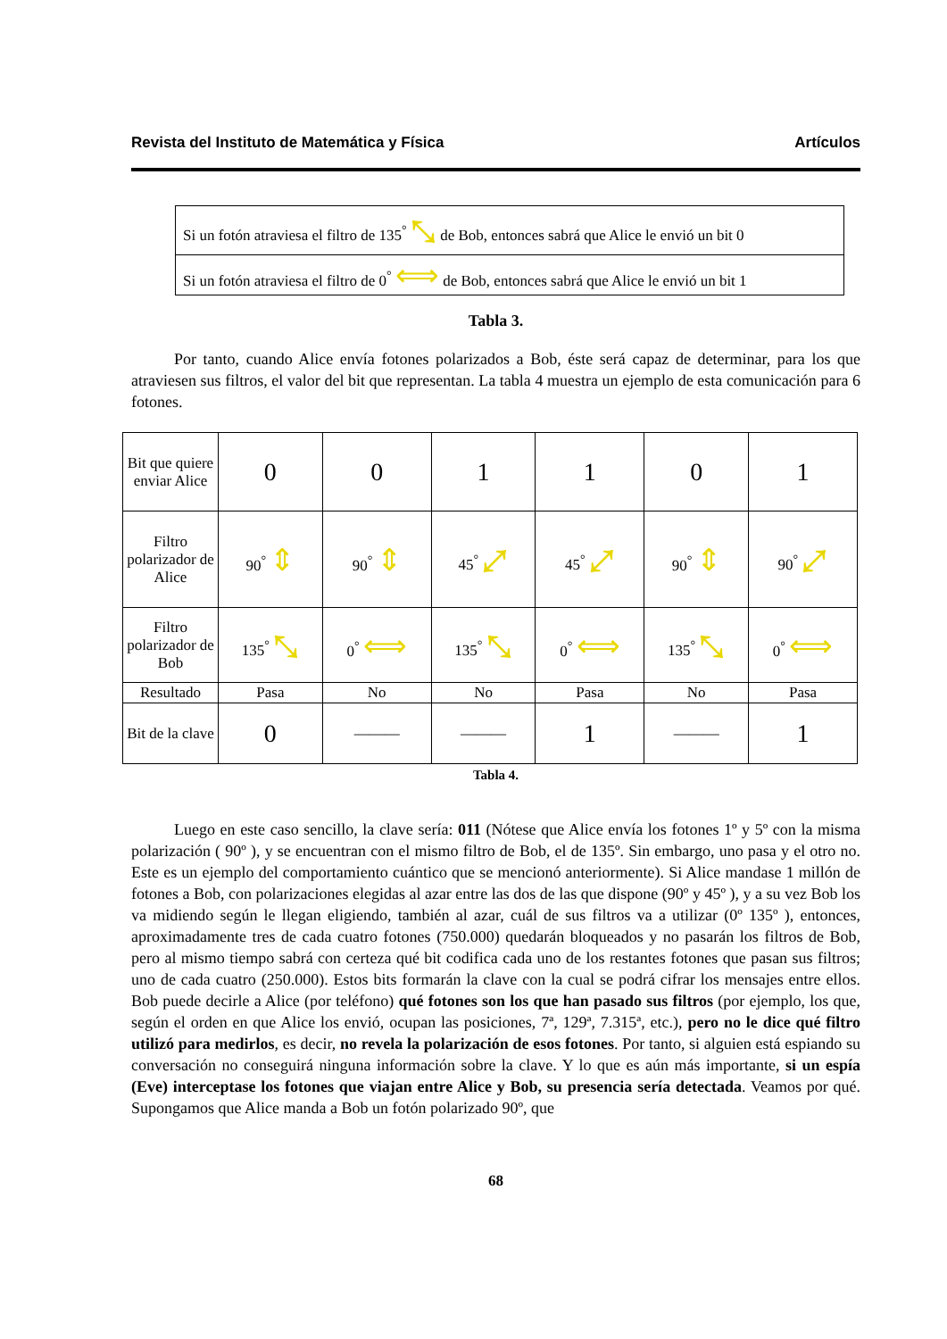Revista del Instituto de Matemática y Física Artículos
| Si un fotón atraviesa el filtro de 135<sup>°</sup> ⤡ de Bob, entonces sabrá que Alice le envió un bit 0 |
| Si un fotón atraviesa el filtro de 0<sup>°</sup> ⟺ de Bob, entonces sabrá que Alice le envió un bit 1 |
Tabla 3.
Por tanto, cuando Alice envía fotones polarizados a Bob, éste será capaz de determinar, para los que atraviesen sus filtros, el valor del bit que representan. La tabla 4 muestra un ejemplo de esta comunicación para 6 fotones.
| Bit que quiere enviar Alice | 0 | 0 | 1 | 1 | 0 | 1 |
| Filtro polarizador de Alice | 90<sup>°</sup> ⇕ | 90<sup>°</sup> ⇕ | 45<sup>°</sup> ⤢ | 45<sup>°</sup> ⤢ | 90<sup>°</sup> ⇕ | 90<sup>°</sup> ⤢ |
| Filtro polarizador de Bob | 135<sup>°</sup> ⤡ | 0<sup>°</sup> ⟺ | 135<sup>°</sup> ⤡ | 0<sup>°</sup> ⟺ | 135<sup>°</sup> ⤡ | 0<sup>°</sup> ⟺ |
| Resultado | Pasa | No | No | Pasa | No | Pasa |
| Bit de la clave | 0 | ——— | ——— | 1 | ——— | 1 |
Tabla 4.
Luego en este caso sencillo, la clave sería: 011 (Nótese que Alice envía los fotones 1º y 5º con la misma polarización ( 90º ), y se encuentran con el mismo filtro de Bob, el de 135º. Sin embargo, uno pasa y el otro no. Este es un ejemplo del comportamiento cuántico que se mencionó anteriormente). Si Alice mandase 1 millón de fotones a Bob, con polarizaciones elegidas al azar entre las dos de las que dispone (90º y 45º ), y a su vez Bob los va midiendo según le llegan eligiendo, también al azar, cuál de sus filtros va a utilizar (0º 135º ), entonces, aproximadamente tres de cada cuatro fotones (750.000) quedarán bloqueados y no pasarán los filtros de Bob, pero al mismo tiempo sabrá con certeza qué bit codifica cada uno de los restantes fotones que pasan sus filtros; uno de cada cuatro (250.000). Estos bits formarán la clave con la cual se podrá cifrar los mensajes entre ellos. Bob puede decirle a Alice (por teléfono) qué fotones son los que han pasado sus filtros (por ejemplo, los que, según el orden en que Alice los envió, ocupan las posiciones, 7ª, 129ª, 7.315ª, etc.), pero no le dice qué filtro utilizó para medirlos, es decir, no revela la polarización de esos fotones. Por tanto, si alguien está espiando su conversación no conseguirá ninguna información sobre la clave. Y lo que es aún más importante, si un espía (Eve) interceptase los fotones que viajan entre Alice y Bob, su presencia sería detectada. Veamos por qué. Supongamos que Alice manda a Bob un fotón polarizado 90º, que
68